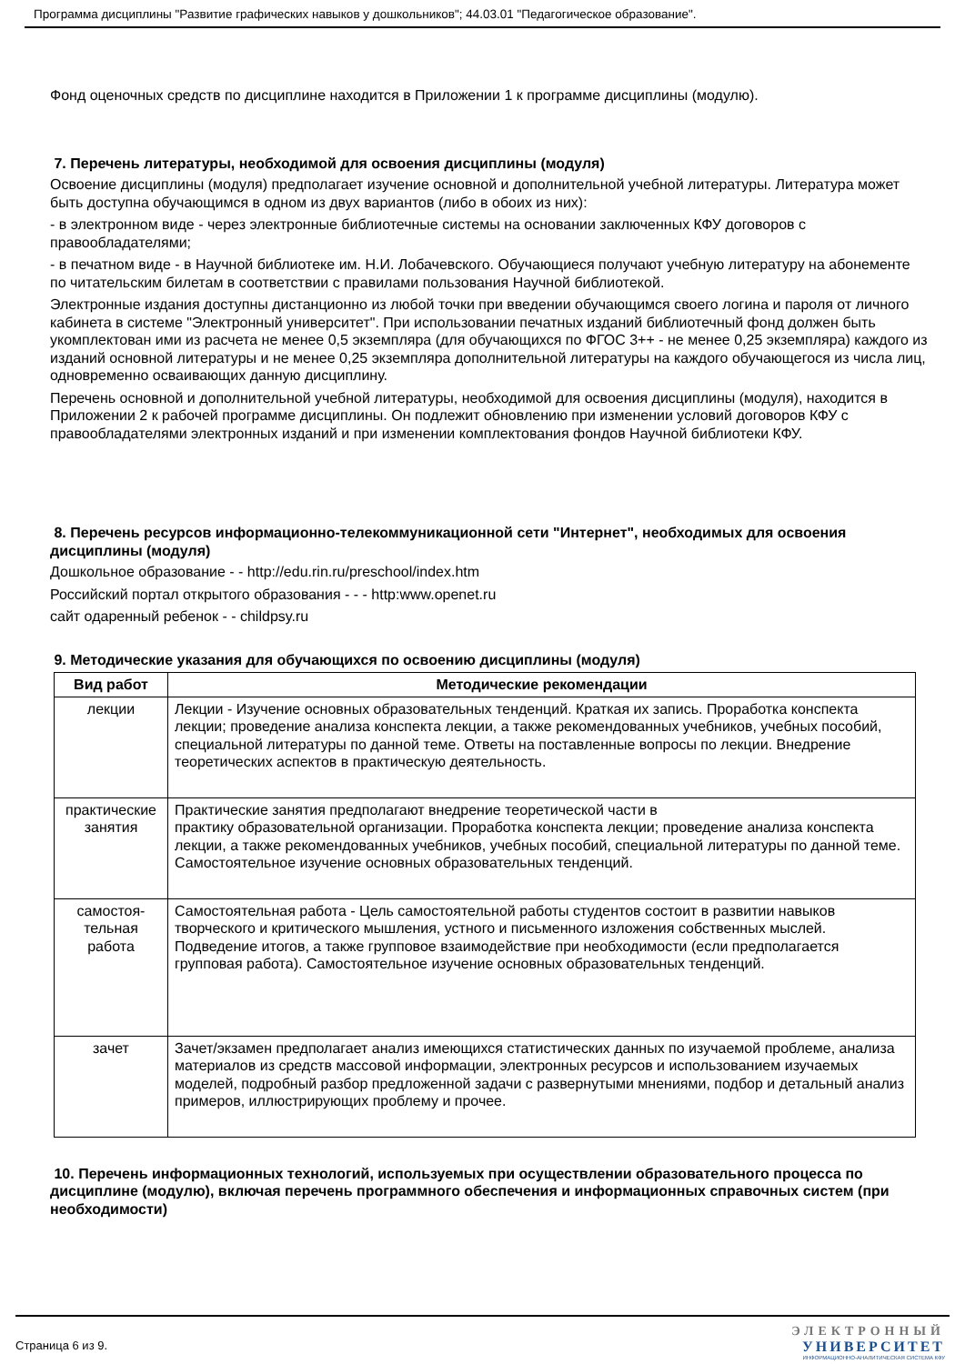Программа дисциплины "Развитие графических навыков у дошкольников"; 44.03.01 "Педагогическое образование".
Фонд оценочных средств по дисциплине находится в Приложении 1 к программе дисциплины (модулю).
7. Перечень литературы, необходимой для освоения дисциплины (модуля)
Освоение дисциплины (модуля) предполагает изучение основной и дополнительной учебной литературы. Литература может быть доступна обучающимся в одном из двух вариантов (либо в обоих из них):
- в электронном виде - через электронные библиотечные системы на основании заключенных КФУ договоров с правообладателями;
- в печатном виде - в Научной библиотеке им. Н.И. Лобачевского. Обучающиеся получают учебную литературу на абонементе по читательским билетам в соответствии с правилами пользования Научной библиотекой.
Электронные издания доступны дистанционно из любой точки при введении обучающимся своего логина и пароля от личного кабинета в системе "Электронный университет". При использовании печатных изданий библиотечный фонд должен быть укомплектован ими из расчета не менее 0,5 экземпляра (для обучающихся по ФГОС 3++ - не менее 0,25 экземпляра) каждого из изданий основной литературы и не менее 0,25 экземпляра дополнительной литературы на каждого обучающегося из числа лиц, одновременно осваивающих данную дисциплину.
Перечень основной и дополнительной учебной литературы, необходимой для освоения дисциплины (модуля), находится в Приложении 2 к рабочей программе дисциплины. Он подлежит обновлению при изменении условий договоров КФУ с правообладателями электронных изданий и при изменении комплектования фондов Научной библиотеки КФУ.
8. Перечень ресурсов информационно-телекоммуникационной сети "Интернет", необходимых для освоения дисциплины (модуля)
Дошкольное образование - - http://edu.rin.ru/preschool/index.htm
Российский портал открытого образования - - - http:www.openet.ru
сайт одаренный ребенок - - childpsy.ru
9. Методические указания для обучающихся по освоению дисциплины (модуля)
| Вид работ | Методические рекомендации |
| --- | --- |
| лекции | Лекции - Изучение основных образовательных тенденций. Краткая их запись. Проработка конспекта лекции; проведение анализа конспекта лекции, а также рекомендованных учебников, учебных пособий, специальной литературы по данной теме. Ответы на поставленные вопросы по лекции. Внедрение теоретических аспектов в практическую деятельность. |
| практические занятия | Практические занятия предполагают внедрение теоретической части в практику образовательной организации. Проработка конспекта лекции; проведение анализа конспекта лекции, а также рекомендованных учебников, учебных пособий, специальной литературы по данной теме. Самостоятельное изучение основных образовательных тенденций. |
| самостоя- тельная работа | Самостоятельная работа - Цель самостоятельной работы студентов состоит в развитии навыков творческого и критического мышления, устного и письменного изложения собственных мыслей. Подведение итогов, а также групповое взаимодействие при необходимости (если предполагается групповая работа). Самостоятельное изучение основных образовательных тенденций. |
| зачет | Зачет/экзамен предполагает анализ имеющихся статистических данных по изучаемой проблеме, анализа материалов из средств массовой информации, электронных ресурсов и использованием изучаемых моделей, подробный разбор предложенной задачи с развернутыми мнениями, подбор и детальный анализ примеров, иллюстрирующих проблему и прочее. |
10. Перечень информационных технологий, используемых при осуществлении образовательного процесса по дисциплине (модулю), включая перечень программного обеспечения и информационных справочных систем (при необходимости)
Страница 6 из 9.
ЭЛЕКТРОННЫЙ
УНИВЕРСИТЕТ
ИНФОРМАЦИОННО-АНАЛИТИЧЕСКАЯ СИСТЕМА КФУ